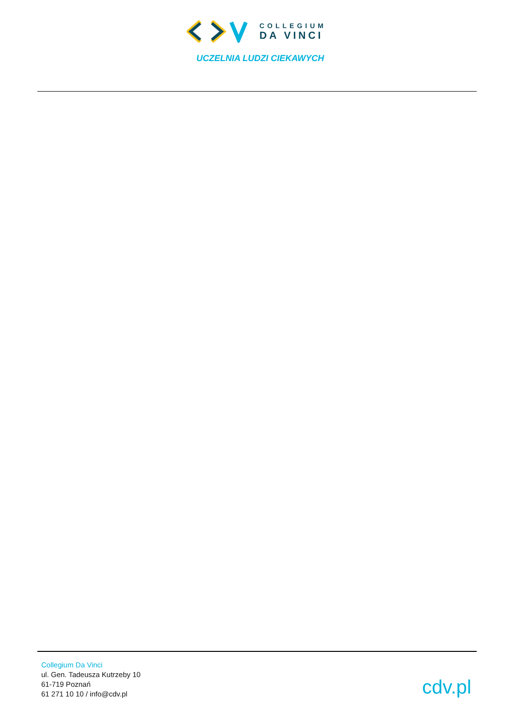COLLEGIUM
DA VINCI
UCZELNIA LUDZI CIEKAWYCH
Collegium Da Vinci
ul. Gen. Tadeusza Kutrzeby 10
61-719 Poznań
61 271 10 10 / info@cdv.pl
cdv.pl